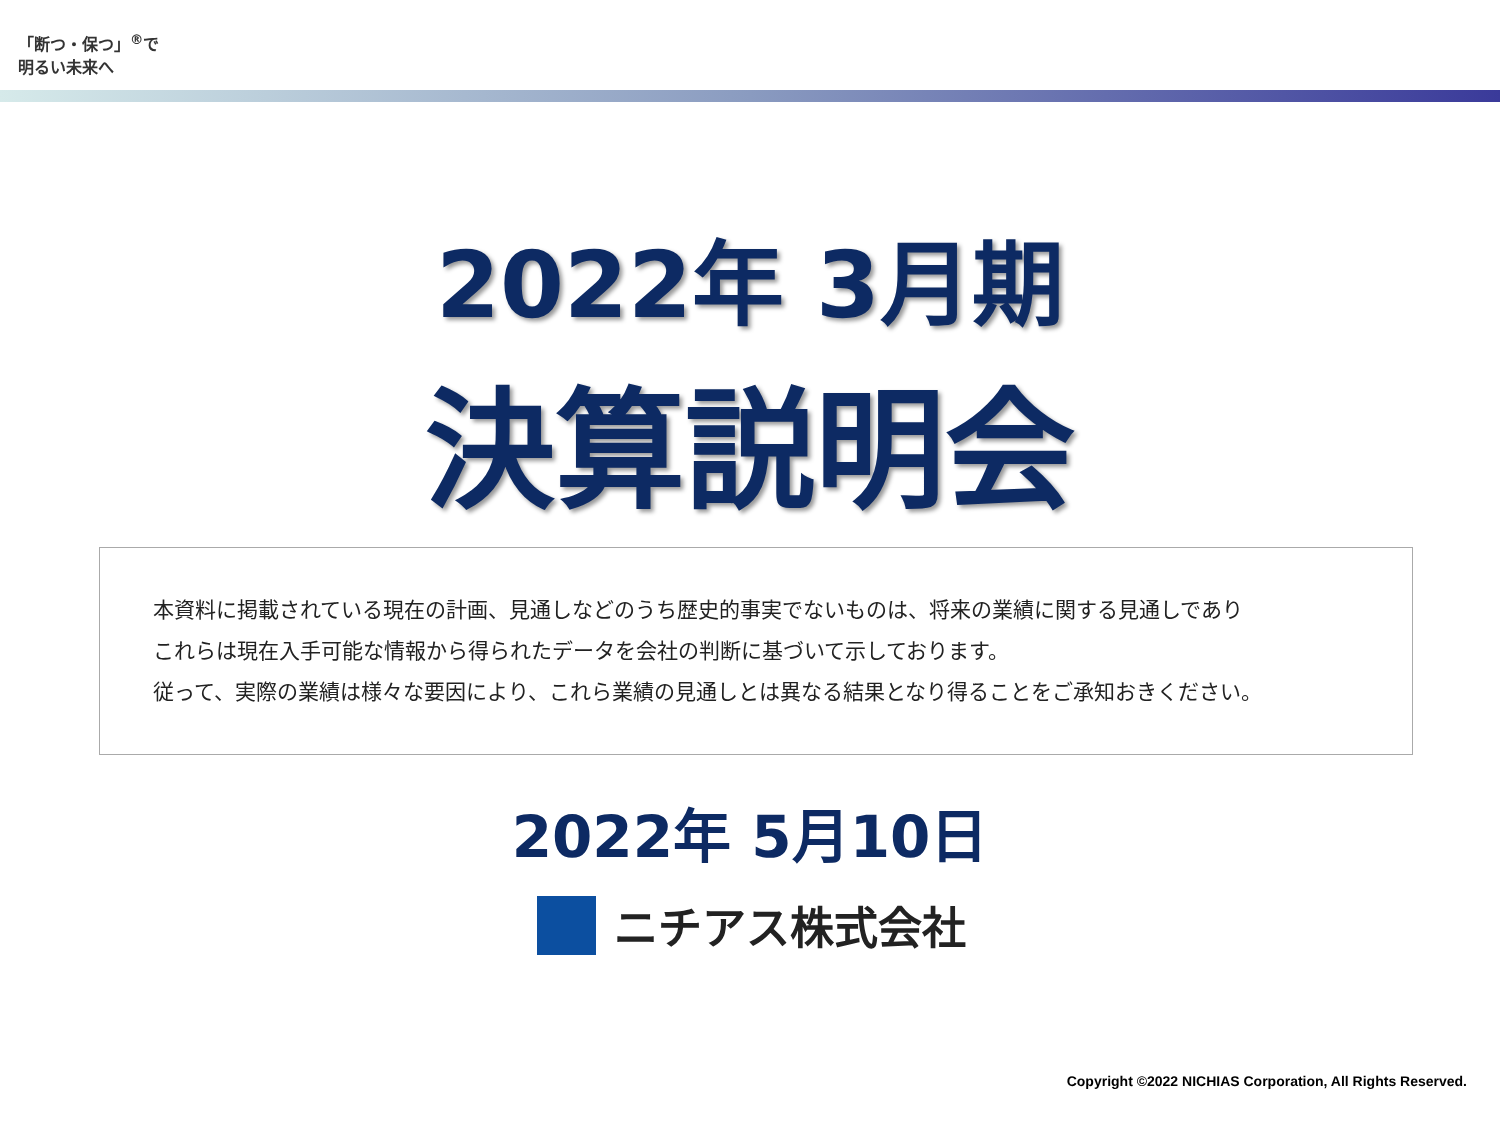「断つ・保つ」<sup>®</sup>で
明るい未来へ
2022年 3月期
決算説明会
本資料に掲載されている現在の計画、見通しなどのうち歴史的事実でないものは、将来の業績に関する見通しであり
これらは現在入手可能な情報から得られたデータを会社の判断に基づいて示しております。
従って、実際の業績は様々な要因により、これら業績の見通しとは異なる結果となり得ることをご承知おきください。
2022年 5月10日
ニチアス株式会社
Copyright ©2022 NICHIAS Corporation, All Rights Reserved.